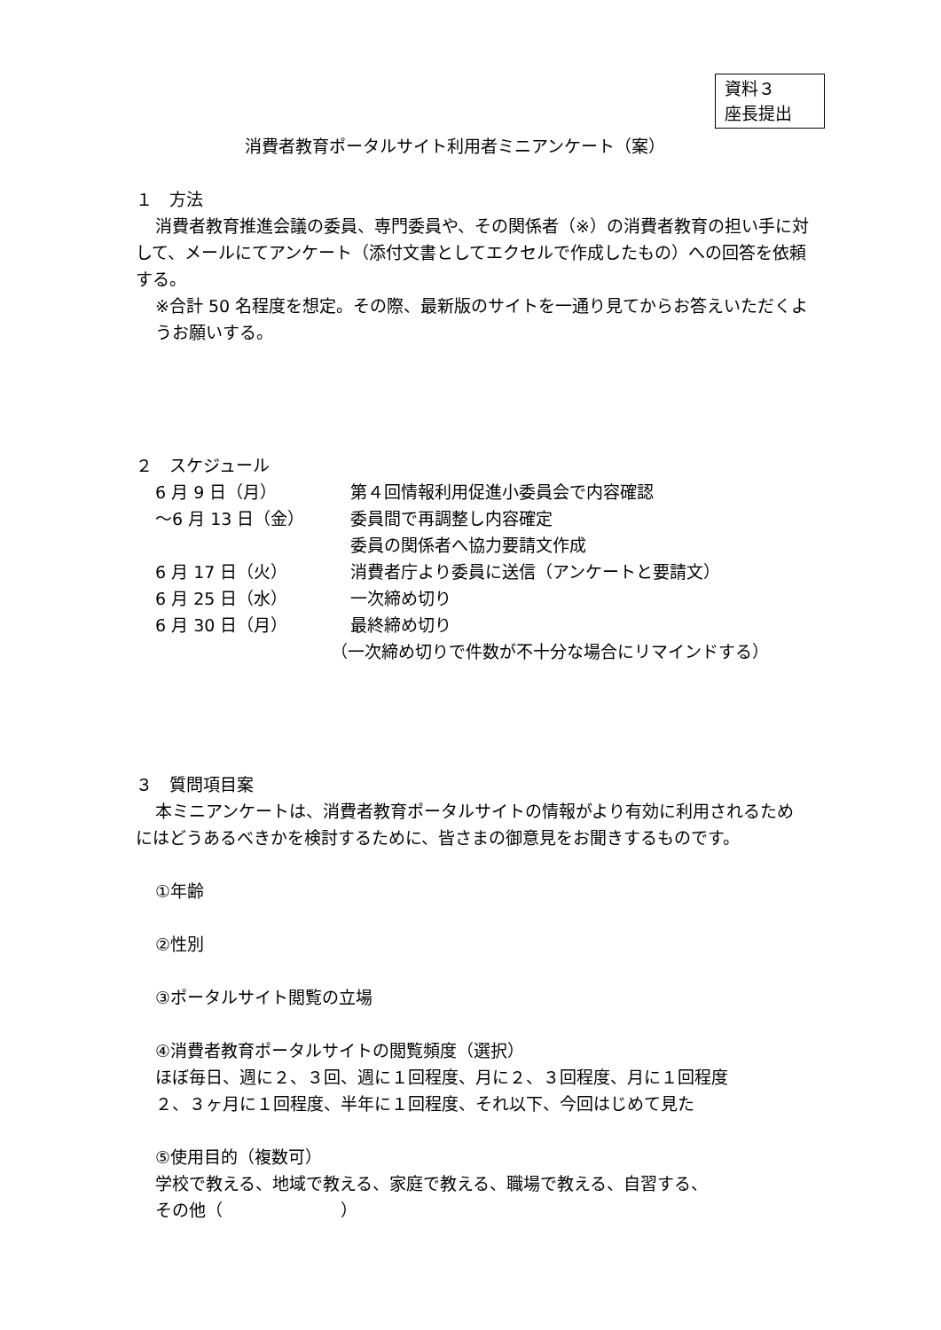資料３
座長提出
消費者教育ポータルサイト利用者ミニアンケート（案）
１　方法
消費者教育推進会議の委員、専門委員や、その関係者（※）の消費者教育の担い手に対して、メールにてアンケート（添付文書としてエクセルで作成したもの）への回答を依頼する。
※合計 50 名程度を想定。その際、最新版のサイトを一通り見てからお答えいただくようお願いする。
２　スケジュール
6 月 9 日（月） 第４回情報利用促進小委員会で内容確認
～6 月 13 日（金） 委員間で再調整し内容確定
委員の関係者へ協力要請文作成
6 月 17 日（火） 消費者庁より委員に送信（アンケートと要請文）
6 月 25 日（水） 一次締め切り
6 月 30 日（月） 最終締め切り
（一次締め切りで件数が不十分な場合にリマインドする）
３　質問項目案
本ミニアンケートは、消費者教育ポータルサイトの情報がより有効に利用されるためにはどうあるべきかを検討するために、皆さまの御意見をお聞きするものです。
①年齢
②性別
③ポータルサイト閲覧の立場
④消費者教育ポータルサイトの閲覧頻度（選択）
ほぼ毎日、週に２、３回、週に１回程度、月に２、３回程度、月に１回程度
２、３ヶ月に１回程度、半年に１回程度、それ以下、今回はじめて見た
⑤使用目的（複数可）
学校で教える、地域で教える、家庭で教える、職場で教える、自習する、
その他（　　　　　　　）